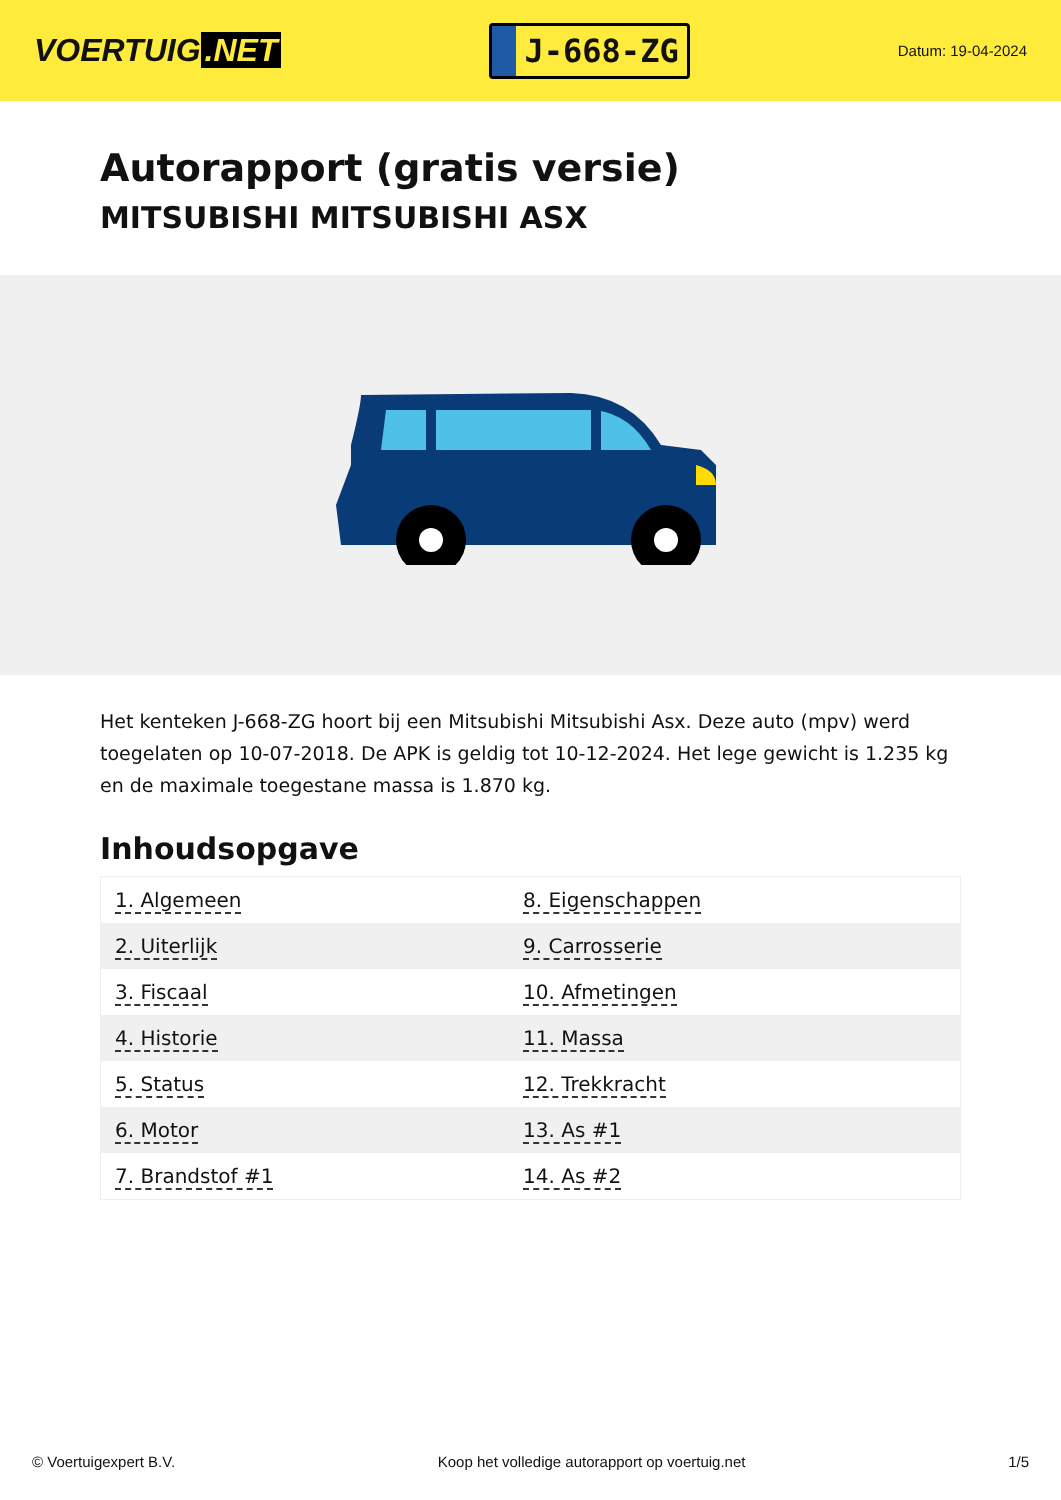VOERTUIG.NET
J-668-ZG
Datum: 19-04-2024
Autorapport (gratis versie)
MITSUBISHI MITSUBISHI ASX
Het kenteken J-668-ZG hoort bij een Mitsubishi Mitsubishi Asx. Deze auto (mpv) werd toegelaten op 10-07-2018. De APK is geldig tot 10-12-2024. Het lege gewicht is 1.235 kg en de maximale toegestane massa is 1.870 kg.
Inhoudsopgave
| 1. Algemeen | 8. Eigenschappen |
| 2. Uiterlijk | 9. Carrosserie |
| 3. Fiscaal | 10. Afmetingen |
| 4. Historie | 11. Massa |
| 5. Status | 12. Trekkracht |
| 6. Motor | 13. As #1 |
| 7. Brandstof #1 | 14. As #2 |
© Voertuigexpert B.V. Koop het volledige autorapport op voertuig.net 1/5